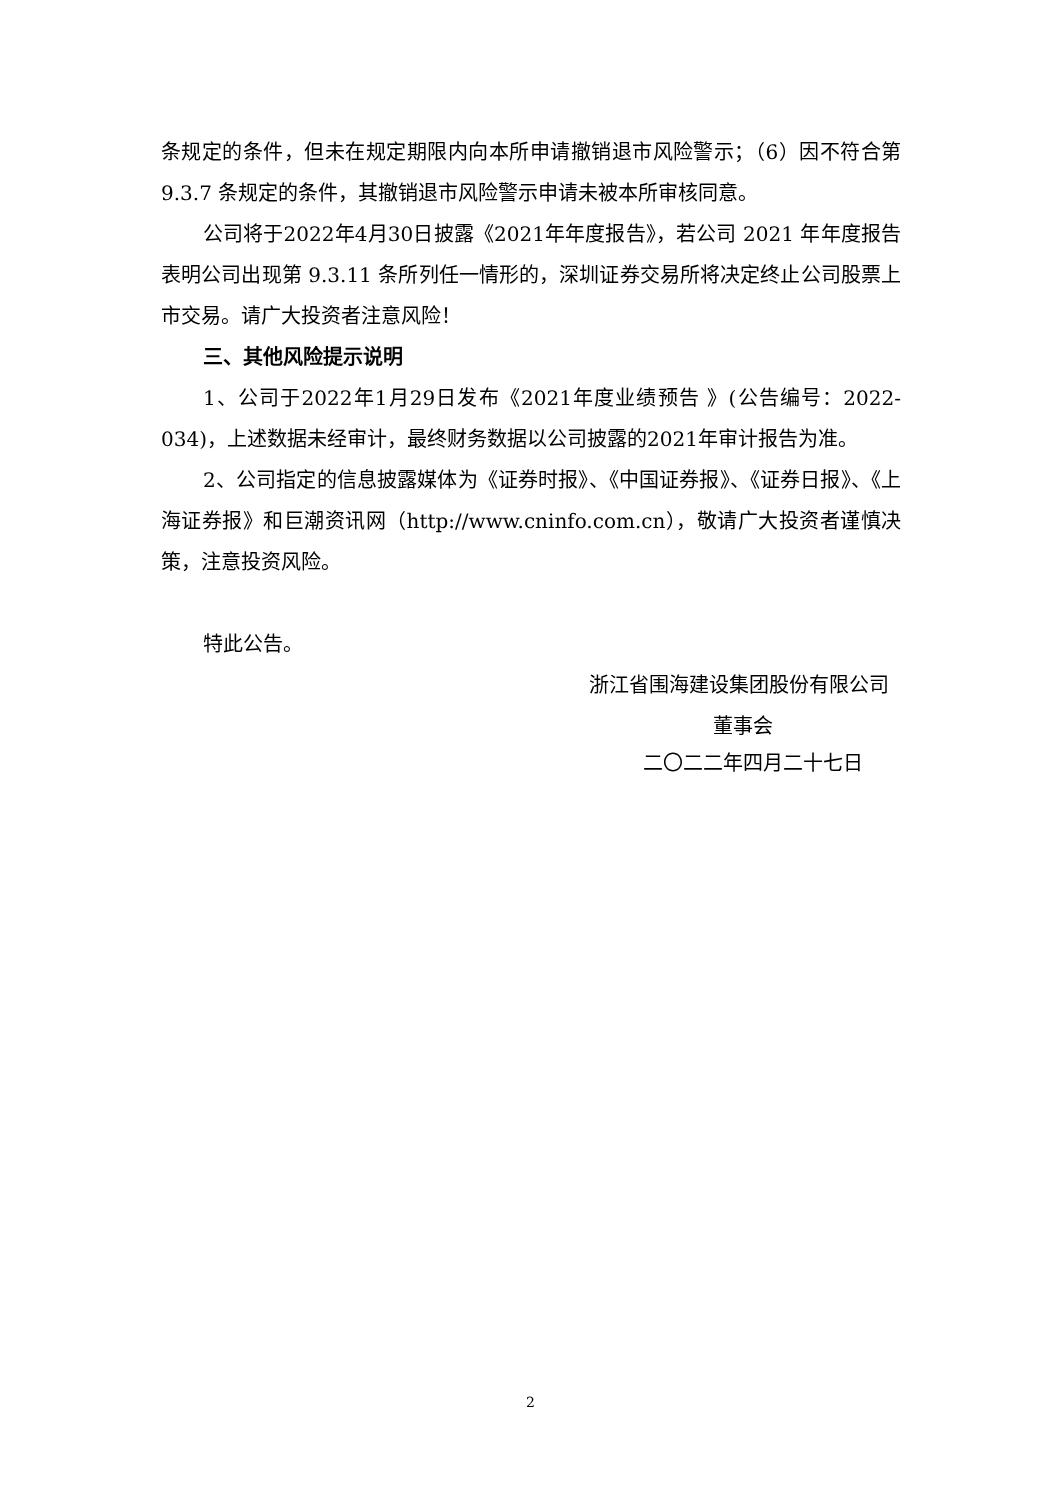条规定的条件，但未在规定期限内向本所申请撤销退市风险警示；（6）因不符合第9.3.7 条规定的条件，其撤销退市风险警示申请未被本所审核同意。
公司将于2022年4月30日披露《2021年年度报告》，若公司 2021 年年度报告表明公司出现第 9.3.11 条所列任一情形的，深圳证券交易所将决定终止公司股票上市交易。请广大投资者注意风险！
三、其他风险提示说明
1、公司于2022年1月29日发布《2021年度业绩预告 》(公告编号：2022-034)，上述数据未经审计，最终财务数据以公司披露的2021年审计报告为准。
2、公司指定的信息披露媒体为《证券时报》、《中国证券报》、《证券日报》、《上海证券报》和巨潮资讯网（http://www.cninfo.com.cn），敬请广大投资者谨慎决策，注意投资风险。
特此公告。
浙江省围海建设集团股份有限公司
董事会
二〇二二年四月二十七日
2